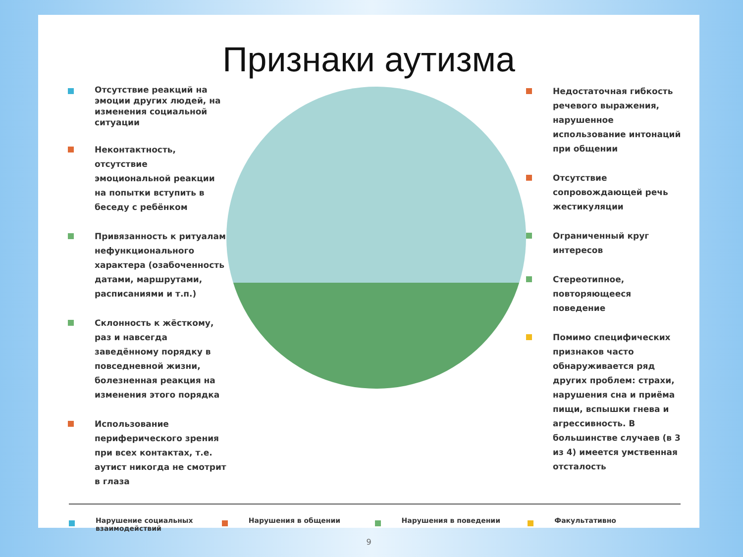Признаки аутизма
Отсутствие реакций на эмоции других людей, на изменения социальной ситуации
Неконтактность, отсутствие эмоциональной реакции на попытки вступить в беседу с ребёнком
Привязанность к ритуалам нефункционального характера (озабоченность датами, маршрутами, расписаниями и т.п.)
Склонность к жёсткому, раз и навсегда заведённому порядку в повседневной жизни, болезненная реакция на изменения этого порядка
Использование периферического зрения при всех контактах, т.е. аутист никогда не смотрит в глаза
Недостаточная гибкость речевого выражения, нарушенное использование интонаций при общении
Отсутствие сопровождающей речь жестикуляции
Ограниченный круг интересов
Стереотипное, повторяющееся поведение
Помимо специфических признаков часто обнаруживается ряд других проблем: страхи, нарушения сна и приёма пищи, вспышки гнева и агрессивность. В большинстве случаев (в 3 из 4) имеется умственная отсталость
Нарушение социальных взаимодействий Нарушения в общении Нарушения в поведении Факультативно
9